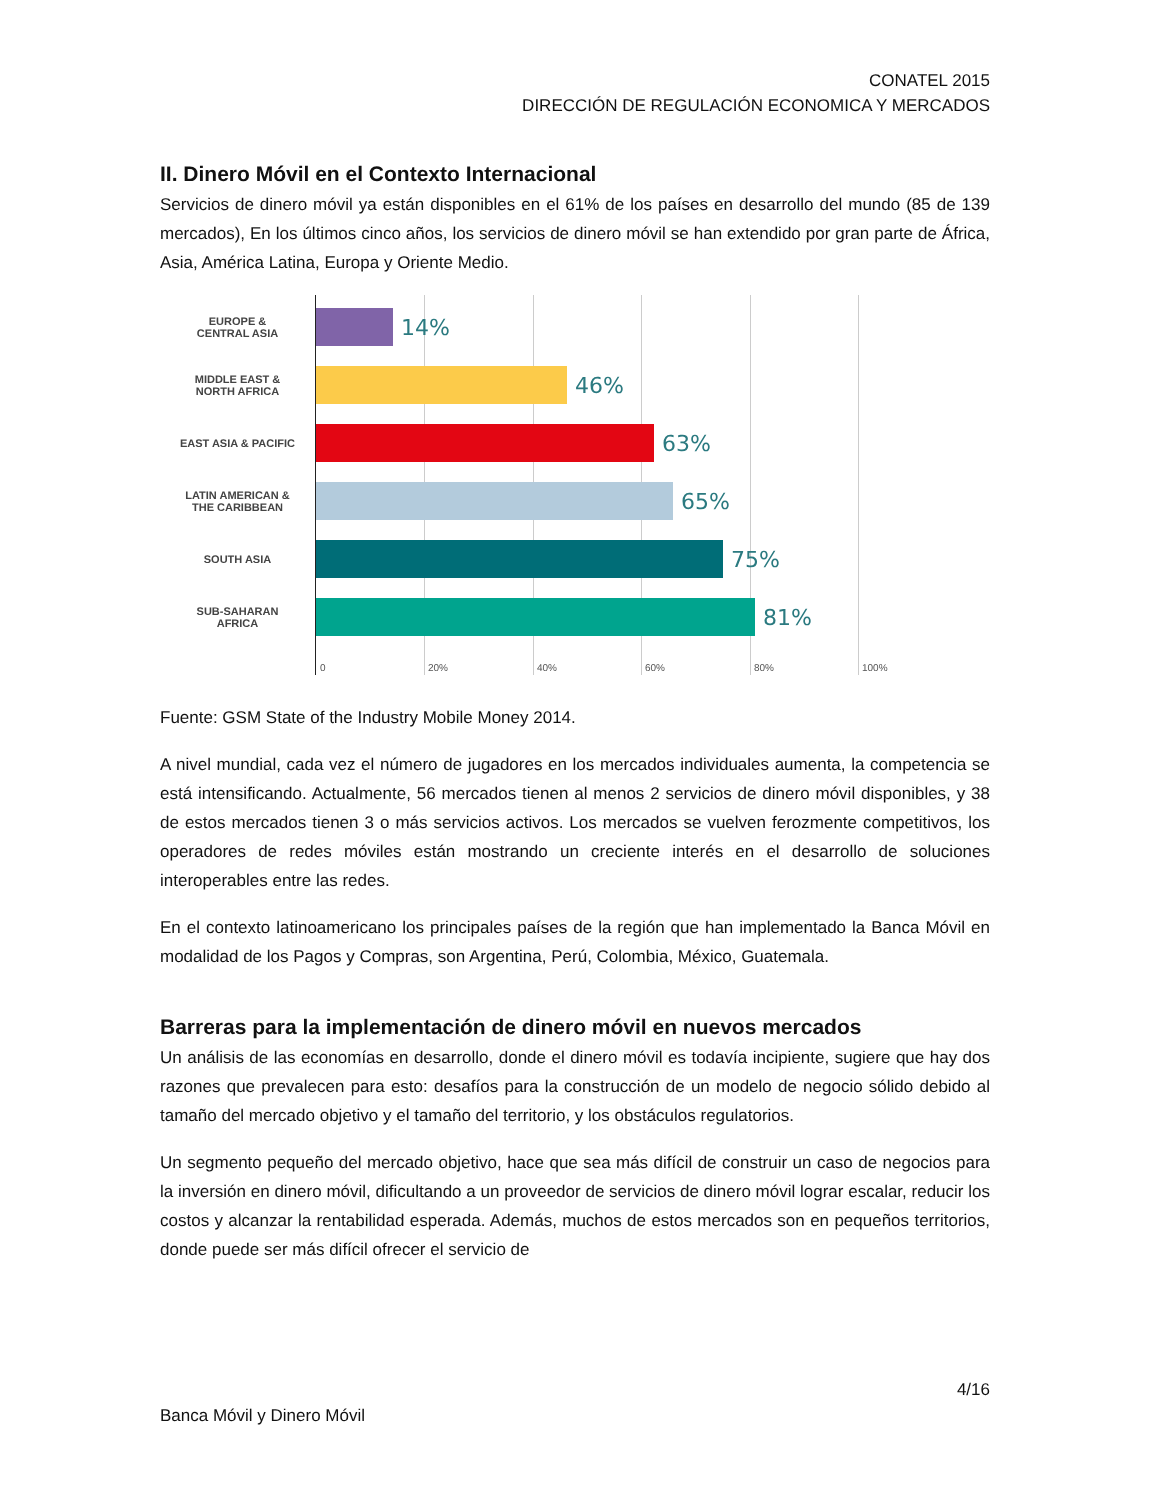CONATEL 2015
DIRECCIÓN DE REGULACIÓN ECONOMICA Y MERCADOS
II. Dinero Móvil en el Contexto Internacional
Servicios de dinero móvil ya están disponibles en el 61% de los países en desarrollo del mundo (85 de 139 mercados), En los últimos cinco años, los servicios de dinero móvil se han extendido por gran parte de África, Asia, América Latina, Europa y Oriente Medio.
EUROPE &
CENTRAL ASIA
MIDDLE EAST &
NORTH AFRICA
EAST ASIA & PACIFIC
LATIN AMERICAN &
THE CARIBBEAN
SOUTH ASIA
SUB-SAHARAN
AFRICA
14%
46%
63%
65%
75%
81%
0 20% 40% 60% 80% 100%
Fuente: GSM State of the Industry Mobile Money 2014.
A nivel mundial, cada vez el número de jugadores en los mercados individuales aumenta, la competencia se está intensificando. Actualmente, 56 mercados tienen al menos 2 servicios de dinero móvil disponibles, y 38 de estos mercados tienen 3 o más servicios activos. Los mercados se vuelven ferozmente competitivos, los operadores de redes móviles están mostrando un creciente interés en el desarrollo de soluciones interoperables entre las redes.
En el contexto latinoamericano los principales países de la región que han implementado la Banca Móvil en modalidad de los Pagos y Compras, son Argentina, Perú, Colombia, México, Guatemala.
Barreras para la implementación de dinero móvil en nuevos mercados
Un análisis de las economías en desarrollo, donde el dinero móvil es todavía incipiente, sugiere que hay dos razones que prevalecen para esto: desafíos para la construcción de un modelo de negocio sólido debido al tamaño del mercado objetivo y el tamaño del territorio, y los obstáculos regulatorios.
Un segmento pequeño del mercado objetivo, hace que sea más difícil de construir un caso de negocios para la inversión en dinero móvil, dificultando a un proveedor de servicios de dinero móvil lograr escalar, reducir los costos y alcanzar la rentabilidad esperada. Además, muchos de estos mercados son en pequeños territorios, donde puede ser más difícil ofrecer el servicio de
4/16
Banca Móvil y Dinero Móvil